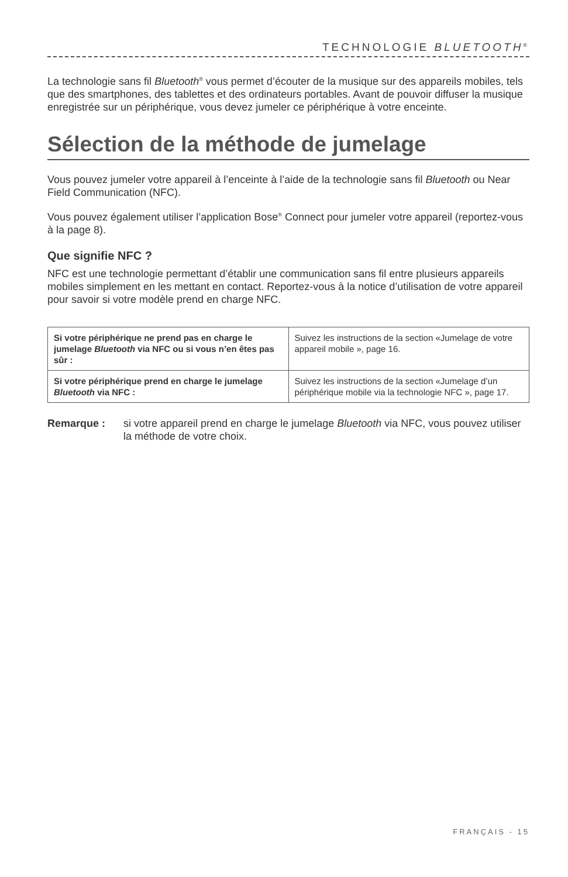TECHNOLOGIE BLUETOOTH<sup>®</sup>
La technologie sans fil Bluetooth<sup>®</sup> vous permet d’écouter de la musique sur des appareils mobiles, tels que des smartphones, des tablettes et des ordinateurs portables. Avant de pouvoir diffuser la musique enregistrée sur un périphérique, vous devez jumeler ce périphérique à votre enceinte.
Sélection de la méthode de jumelage
Vous pouvez jumeler votre appareil à l’enceinte à l’aide de la technologie sans fil Bluetooth ou Near Field Communication (NFC).
Vous pouvez également utiliser l’application Bose<sup>®</sup> Connect pour jumeler votre appareil (reportez-vous à la page 8).
Que signifie NFC ?
NFC est une technologie permettant d’établir une communication sans fil entre plusieurs appareils mobiles simplement en les mettant en contact. Reportez-vous à la notice d’utilisation de votre appareil pour savoir si votre modèle prend en charge NFC.
| Si votre périphérique ne prend pas en charge le jumelage Bluetooth via NFC ou si vous n’en êtes pas sûr : | Suivez les instructions de la section «Jumelage de votre appareil mobile », page 16. |
| Si votre périphérique prend en charge le jumelage Bluetooth via NFC : | Suivez les instructions de la section «Jumelage d’un périphérique mobile via la technologie NFC », page 17. |
Remarque : si votre appareil prend en charge le jumelage Bluetooth via NFC, vous pouvez utiliser la méthode de votre choix.
FRANÇAIS - 15